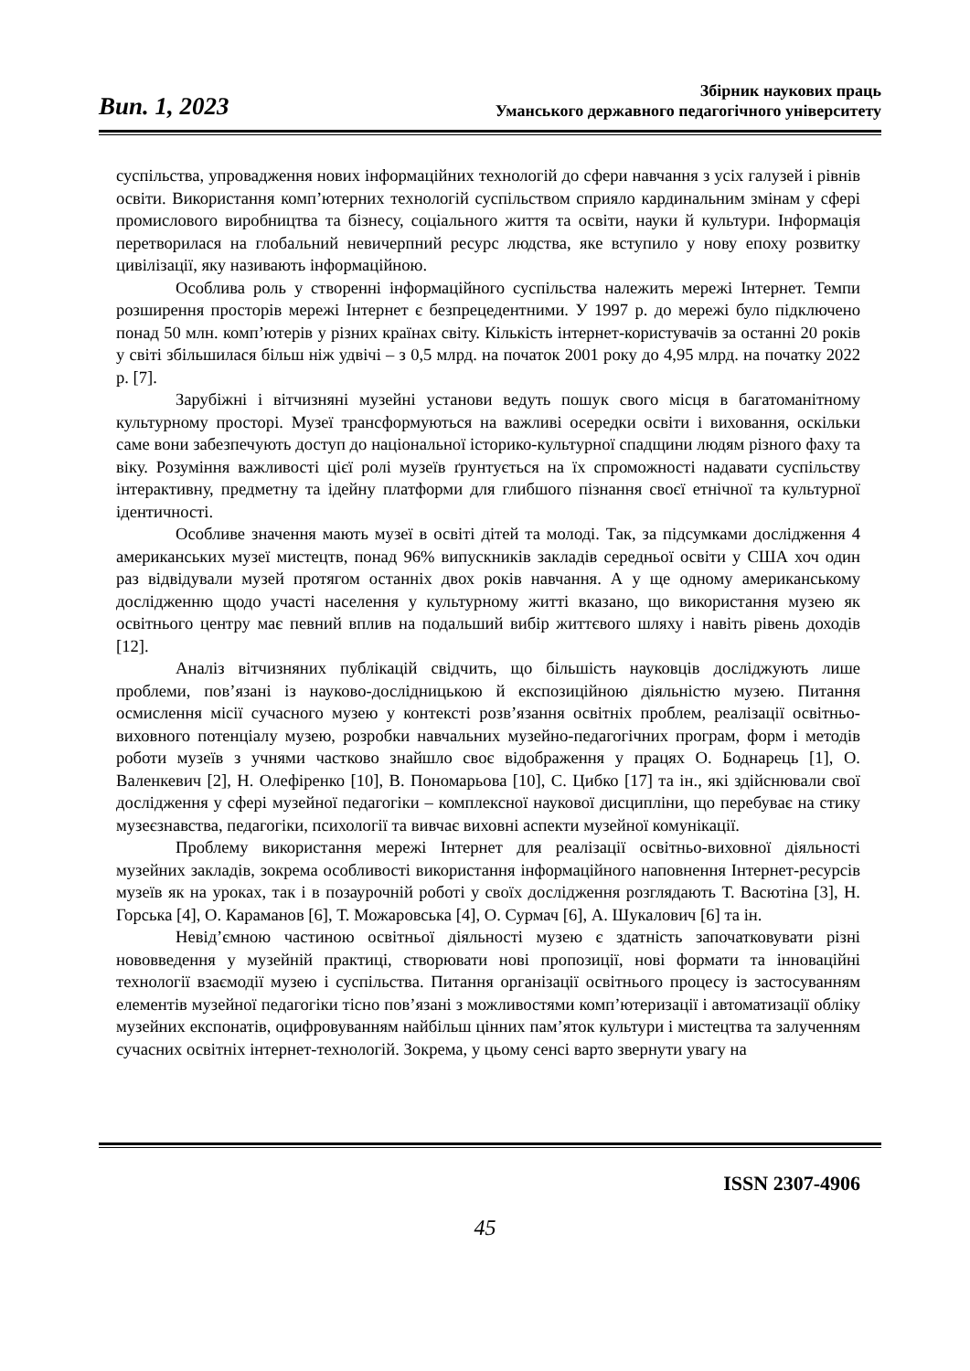Вип. 1, 2023
Збірник наукових праць
Уманського державного педагогічного університету
суспільства, упровадження нових інформаційних технологій до сфери навчання з усіх галузей і рівнів освіти. Використання комп’ютерних технологій суспільством сприяло кардинальним змінам у сфері промислового виробництва та бізнесу, соціального життя та освіти, науки й культури. Інформація перетворилася на глобальний невичерпний ресурс людства, яке вступило у нову епоху розвитку цивілізації, яку називають інформаційною.
Особлива роль у створенні інформаційного суспільства належить мережі Інтернет. Темпи розширення просторів мережі Інтернет є безпрецедентними. У 1997 р. до мережі було підключено понад 50 млн. комп’ютерів у різних країнах світу. Кількість інтернет-користувачів за останні 20 років у світі збільшилася більш ніж удвічі – з 0,5 млрд. на початок 2001 року до 4,95 млрд. на початку 2022 р. [7].
Зарубіжні і вітчизняні музейні установи ведуть пошук свого місця в багатоманітному культурному просторі. Музеї трансформуються на важливі осередки освіти і виховання, оскільки саме вони забезпечують доступ до національної історико-культурної спадщини людям різного фаху та віку. Розуміння важливості цієї ролі музеїв ґрунтується на їх спроможності надавати суспільству інтерактивну, предметну та ідейну платформи для глибшого пізнання своєї етнічної та культурної ідентичності.
Особливе значення мають музеї в освіті дітей та молоді. Так, за підсумками дослідження 4 американських музеї мистецтв, понад 96% випускників закладів середньої освіти у США хоч один раз відвідували музей протягом останніх двох років навчання. А у ще одному американському дослідженню щодо участі населення у культурному житті вказано, що використання музею як освітнього центру має певний вплив на подальший вибір життєвого шляху і навіть рівень доходів [12].
Аналіз вітчизняних публікацій свідчить, що більшість науковців досліджують лише проблеми, пов’язані із науково-дослідницькою й експозиційною діяльністю музею. Питання осмислення місії сучасного музею у контексті розв’язання освітніх проблем, реалізації освітньо-виховного потенціалу музею, розробки навчальних музейно-педагогічних програм, форм і методів роботи музеїв з учнями частково знайшло своє відображення у працях О. Боднарець [1], О. Валенкевич [2], Н. Олефіренко [10], В. Пономарьова [10], С. Цибко [17] та ін., які здійснювали свої дослідження у сфері музейної педагогіки – комплексної наукової дисципліни, що перебуває на стику музеєзнавства, педагогіки, психології та вивчає виховні аспекти музейної комунікації.
Проблему використання мережі Інтернет для реалізації освітньо-виховної діяльності музейних закладів, зокрема особливості використання інформаційного наповнення Інтернет-ресурсів музеїв як на уроках, так і в позаурочній роботі у своїх дослідження розглядають Т. Васютіна [3], Н. Горська [4], О. Караманов [6], Т. Можаровська [4], О. Сурмач [6], А. Шукалович [6] та ін.
Невід’ємною частиною освітньої діяльності музею є здатність започатковувати різні нововведення у музейній практиці, створювати нові пропозиції, нові формати та інноваційні технології взаємодії музею і суспільства. Питання організації освітнього процесу із застосуванням елементів музейної педагогіки тісно пов’язані з можливостями комп’ютеризації і автоматизації обліку музейних експонатів, оцифровуванням найбільш цінних пам’яток культури і мистецтва та залученням сучасних освітніх інтернет-технологій. Зокрема, у цьому сенсі варто звернути увагу на
ISSN 2307-4906
45